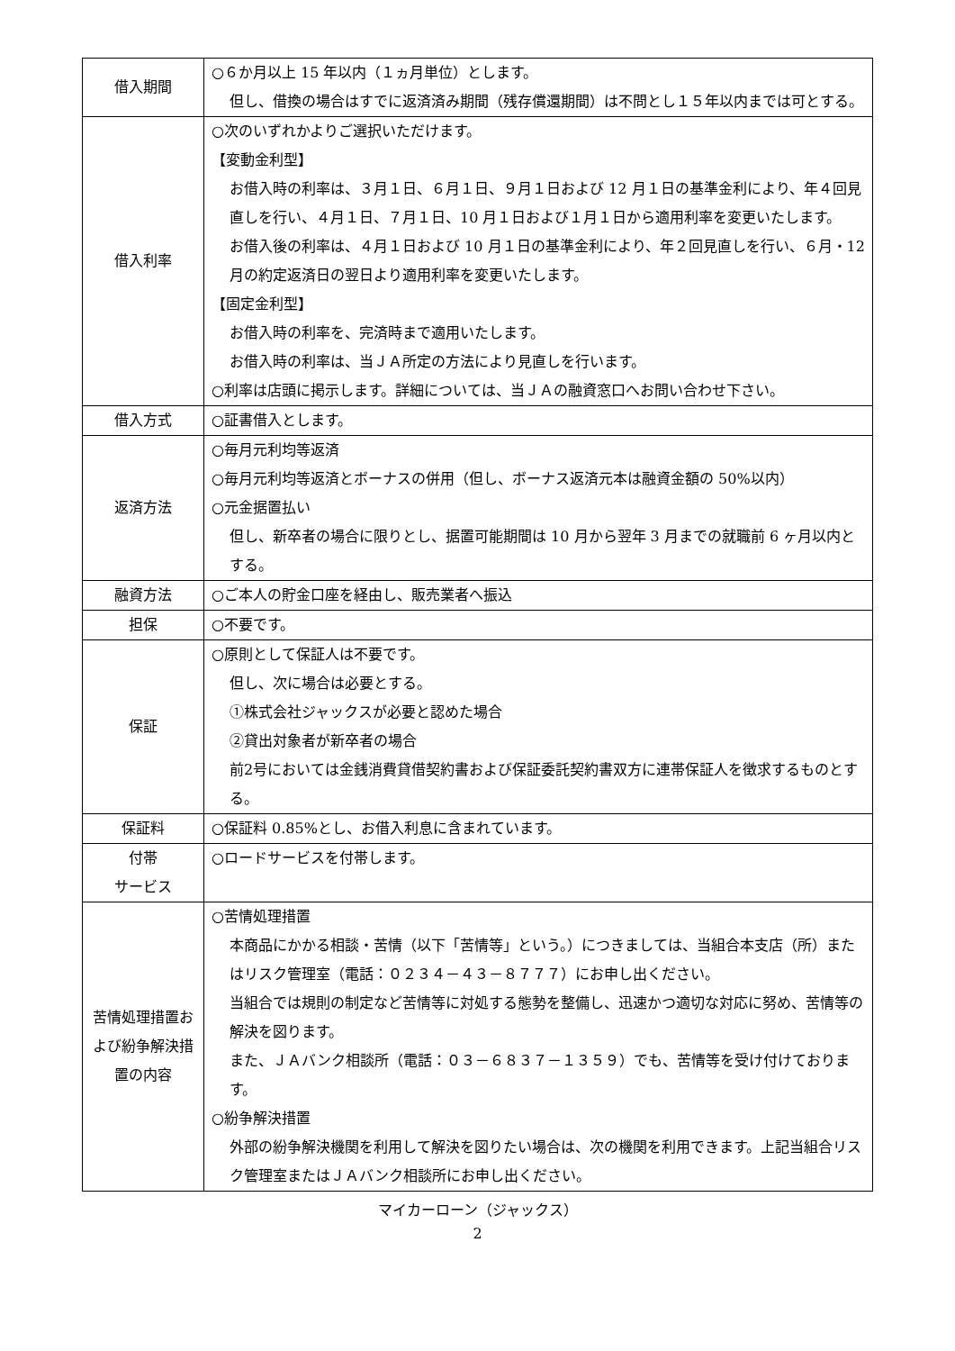| 借入期間 | ○６か月以上 15 年以内（１ヵ月単位）とします。 但し、借換の場合はすでに返済済み期間（残存償還期間）は不問とし１５年以内までは可とする。 |
| 借入利率 | ○次のいずれかよりご選択いただけます。 【変動金利型】 お借入時の利率は、３月１日、６月１日、９月１日および 12 月１日の基準金利により、年４回見直しを行い、４月１日、７月１日、10 月１日および１月１日から適用利率を変更いたします。 お借入後の利率は、４月１日および 10 月１日の基準金利により、年２回見直しを行い、６月・12 月の約定返済日の翌日より適用利率を変更いたします。 【固定金利型】 お借入時の利率を、完済時まで適用いたします。 お借入時の利率は、当ＪＡ所定の方法により見直しを行います。 ○利率は店頭に掲示します。詳細については、当ＪＡの融資窓口へお問い合わせ下さい。 |
| 借入方式 | ○証書借入とします。 |
| 返済方法 | ○毎月元利均等返済 ○毎月元利均等返済とボーナスの併用（但し、ボーナス返済元本は融資金額の 50%以内） ○元金据置払い 但し、新卒者の場合に限りとし、据置可能期間は 10 月から翌年 3 月までの就職前 6 ヶ月以内とする。 |
| 融資方法 | ○ご本人の貯金口座を経由し、販売業者へ振込 |
| 担保 | ○不要です。 |
| 保証 | ○原則として保証人は不要です。 但し、次に場合は必要とする。 ①株式会社ジャックスが必要と認めた場合 ②貸出対象者が新卒者の場合 前2号においては金銭消費貸借契約書および保証委託契約書双方に連帯保証人を徴求するものとする。 |
| 保証料 | ○保証料 0.85%とし、お借入利息に含まれています。 |
| 付帯 サービス | ○ロードサービスを付帯します。 |
| 苦情処理措置および紛争解決措置の内容 | ○苦情処理措置 本商品にかかる相談・苦情（以下「苦情等」という。）につきましては、当組合本支店（所）またはリスク管理室（電話：０２３４－４３－８７７７）にお申し出ください。 当組合では規則の制定など苦情等に対処する態勢を整備し、迅速かつ適切な対応に努め、苦情等の解決を図ります。 また、ＪＡバンク相談所（電話：０３－６８３７－１３５９）でも、苦情等を受け付けております。 ○紛争解決措置 外部の紛争解決機関を利用して解決を図りたい場合は、次の機関を利用できます。上記当組合リスク管理室またはＪＡバンク相談所にお申し出ください。 |
マイカーローン（ジャックス）
2